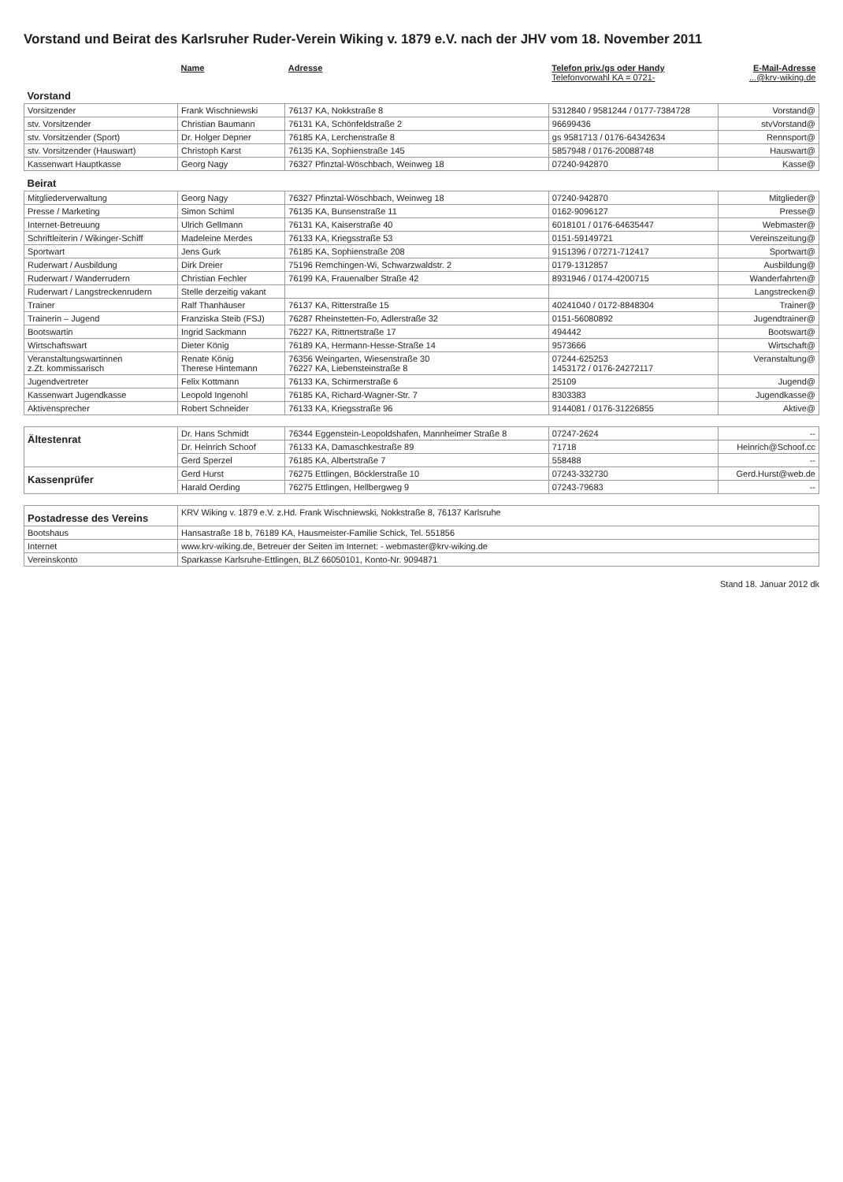Vorstand und Beirat des Karlsruher Ruder-Verein Wiking v. 1879 e.V. nach der JHV vom 18. November 2011
| | Name | Adresse | Telefon priv./gs oder Handy Telefonvorwahl KA = 0721- | E-Mail-Adresse ...@krv-wiking.de |
| --- | --- | --- | --- | --- |
| Vorstand | | | | |
| Vorsitzender | Frank Wischniewski | 76137 KA, Nokkstraße 8 | 5312840 / 9581244 / 0177-7384728 | Vorstand@ |
| stv. Vorsitzender | Christian Baumann | 76131 KA, Schönfeldstraße 2 | 96699436 | stvVorstand@ |
| stv. Vorsitzender (Sport) | Dr. Holger Depner | 76185 KA, Lerchenstraße 8 | gs 9581713 / 0176-64342634 | Rennsport@ |
| stv. Vorsitzender (Hauswart) | Christoph Karst | 76135 KA, Sophienstraße 145 | 5857948 / 0176-20088748 | Hauswart@ |
| Kassenwart Hauptkasse | Georg Nagy | 76327 Pfinztal-Wöschbach, Weinweg 18 | 07240-942870 | Kasse@ |
| Beirat | | | | |
| Mitgliederverwaltung | Georg Nagy | 76327 Pfinztal-Wöschbach, Weinweg 18 | 07240-942870 | Mitglieder@ |
| Presse / Marketing | Simon Schiml | 76135 KA, Bunsenstraße 11 | 0162-9096127 | Presse@ |
| Internet-Betreuung | Ulrich Gellmann | 76131 KA, Kaiserstraße 40 | 6018101 / 0176-64635447 | Webmaster@ |
| Schriftleiterin / Wikinger-Schiff | Madeleine Merdes | 76133 KA, Kriegsstraße 53 | 0151-59149721 | Vereinszeitung@ |
| Sportwart | Jens Gurk | 76185 KA, Sophienstraße 208 | 9151396 / 07271-712417 | Sportwart@ |
| Ruderwart / Ausbildung | Dirk Dreier | 75196 Remchingen-Wi, Schwarzwaldstr. 2 | 0179-1312857 | Ausbildung@ |
| Ruderwart / Wanderrudern | Christian Fechler | 76199 KA, Frauenalber Straße 42 | 8931946 / 0174-4200715 | Wanderfahrten@ |
| Ruderwart / Langstreckenrudern | Stelle derzeitig vakant | | | Langstrecken@ |
| Trainer | Ralf Thanhäuser | 76137 KA, Ritterstraße 15 | 40241040 / 0172-8848304 | Trainer@ |
| Trainerin – Jugend | Franziska Steib (FSJ) | 76287 Rheinstetten-Fo, Adlerstraße 32 | 0151-56080892 | Jugendtrainer@ |
| Bootswartin | Ingrid Sackmann | 76227 KA, Rittnertstraße 17 | 494442 | Bootswart@ |
| Wirtschaftswart | Dieter König | 76189 KA, Hermann-Hesse-Straße 14 | 9573666 | Wirtschaft@ |
| Veranstaltungswartinnen z.Zt. kommissarisch | Renate König Therese Hintemann | 76356 Weingarten, Wiesenstraße 30 76227 KA, Liebensteinstraße 8 | 07244-625253 1453172 / 0176-24272117 | Veranstaltung@ |
| Jugendvertreter | Felix Kottmann | 76133 KA, Schirmerstraße 6 | 25109 | Jugend@ |
| Kassenwart Jugendkasse | Leopold Ingenohl | 76185 KA, Richard-Wagner-Str. 7 | 8303383 | Jugendkasse@ |
| Aktivensprecher | Robert Schneider | 76133 KA, Kriegsstraße 96 | 9144081 / 0176-31226855 | Aktive@ |
| Ältestenrat | Dr. Hans Schmidt | 76344 Eggenstein-Leopoldshafen, Mannheimer Straße 8 | 07247-2624 | -- |
| | Dr. Heinrich Schoof | 76133 KA, Damaschkestraße 89 | 71718 | Heinrich@Schoof.cc |
| | Gerd Sperzel | 76185 KA, Albertstraße 7 | 558488 | -- |
| Kassenprüfer | Gerd Hurst | 76275 Ettlingen, Böcklerstraße 10 | 07243-332730 | Gerd.Hurst@web.de |
| | Harald Oerding | 76275 Ettlingen, Hellbergweg 9 | 07243-79683 | -- |
| Postadresse des Vereins | KRV Wiking v. 1879 e.V. z.Hd. Frank Wischniewski, Nokkstraße 8, 76137 Karlsruhe | | | |
| Bootshaus | Hansastraße 18 b, 76189 KA, Hausmeister-Familie Schick, Tel. 551856 | | | |
| Internet | www.krv-wiking.de, Betreuer der Seiten im Internet: - webmaster@krv-wiking.de | | | |
| Vereinskonto | Sparkasse Karlsruhe-Ettlingen, BLZ 66050101, Konto-Nr. 9094871 | | | |
Stand 18. Januar 2012 dk